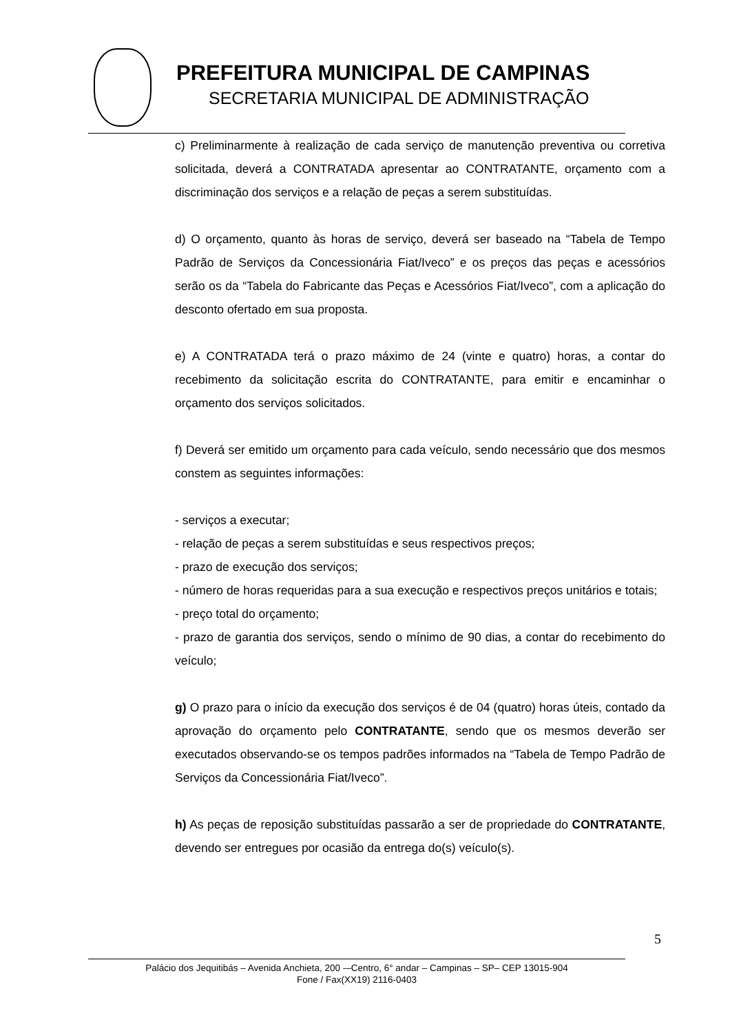PREFEITURA MUNICIPAL DE CAMPINAS
SECRETARIA MUNICIPAL DE ADMINISTRAÇÃO
c) Preliminarmente à realização de cada serviço de manutenção preventiva ou corretiva solicitada, deverá a CONTRATADA apresentar ao CONTRATANTE, orçamento com a discriminação dos serviços e a relação de peças a serem substituídas.
d) O orçamento, quanto às horas de serviço, deverá ser baseado na “Tabela de Tempo Padrão de Serviços da Concessionária Fiat/Iveco” e os preços das peças e acessórios serão os da “Tabela do Fabricante das Peças e Acessórios Fiat/Iveco”, com a aplicação do desconto ofertado em sua proposta.
e) A CONTRATADA terá o prazo máximo de 24 (vinte e quatro) horas, a contar do recebimento da solicitação escrita do CONTRATANTE, para emitir e encaminhar o orçamento dos serviços solicitados.
f) Deverá ser emitido um orçamento para cada veículo, sendo necessário que dos mesmos constem as seguintes informações:
- serviços a executar;
- relação de peças a serem substituídas e seus respectivos preços;
- prazo de execução dos serviços;
- número de horas requeridas para a sua execução e respectivos preços unitários e totais;
- preço total do orçamento;
- prazo de garantia dos serviços, sendo o mínimo de 90 dias, a contar do recebimento do veículo;
g) O prazo para o início da execução dos serviços é de 04 (quatro) horas úteis, contado da aprovação do orçamento pelo CONTRATANTE, sendo que os mesmos deverão ser executados observando-se os tempos padrões informados na “Tabela de Tempo Padrão de Serviços da Concessionária Fiat/Iveco”.
h) As peças de reposição substituídas passarão a ser de propriedade do CONTRATANTE, devendo ser entregues por ocasião da entrega do(s) veículo(s).
5
Palácio dos Jequitibás – Avenida Anchieta, 200 -–Centro, 6° andar – Campinas – SP– CEP 13015-904
Fone / Fax(XX19) 2116-0403